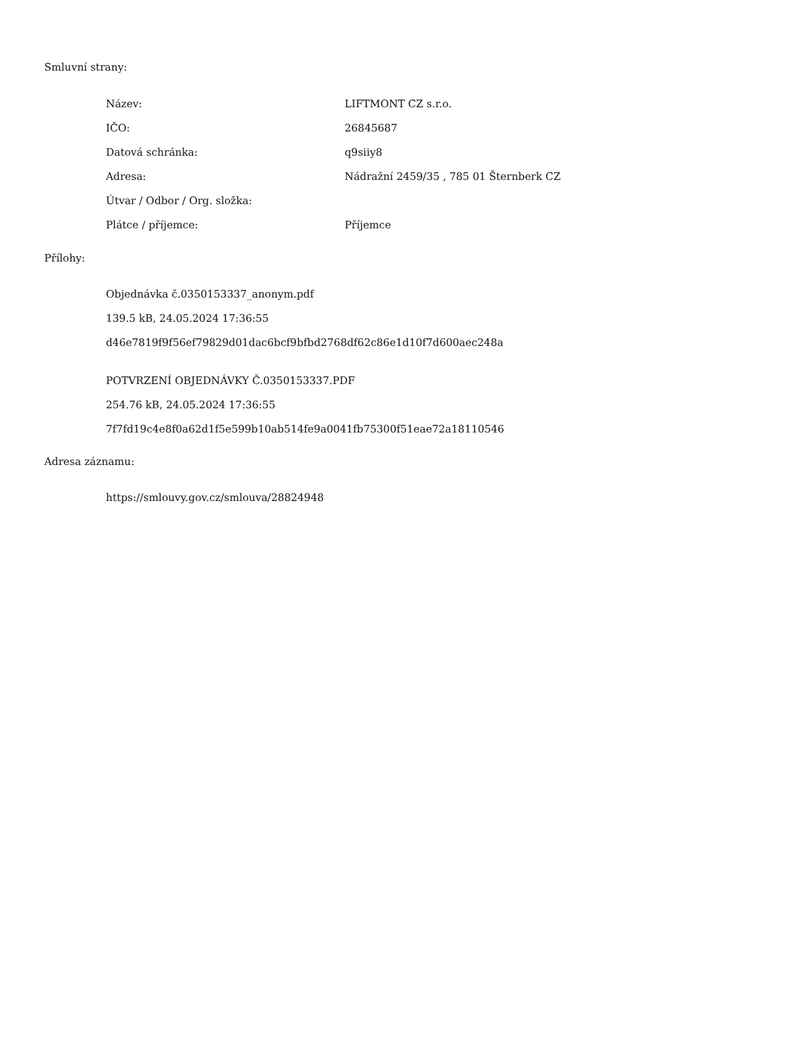Smluvní strany:
| Název: | LIFTMONT CZ s.r.o. |
| IČO: | 26845687 |
| Datová schránka: | q9siiy8 |
| Adresa: | Nádražní 2459/35 , 785 01 Šternberk CZ |
| Útvar / Odbor / Org. složka: | |
| Plátce / příjemce: | Příjemce |
Přílohy:
Objednávka č.0350153337_anonym.pdf
139.5 kB, 24.05.2024 17:36:55
d46e7819f9f56ef79829d01dac6bcf9bfbd2768df62c86e1d10f7d600aec248a
POTVRZENÍ OBJEDNÁVKY Č.0350153337.PDF
254.76 kB, 24.05.2024 17:36:55
7f7fd19c4e8f0a62d1f5e599b10ab514fe9a0041fb75300f51eae72a18110546
Adresa záznamu:
https://smlouvy.gov.cz/smlouva/28824948